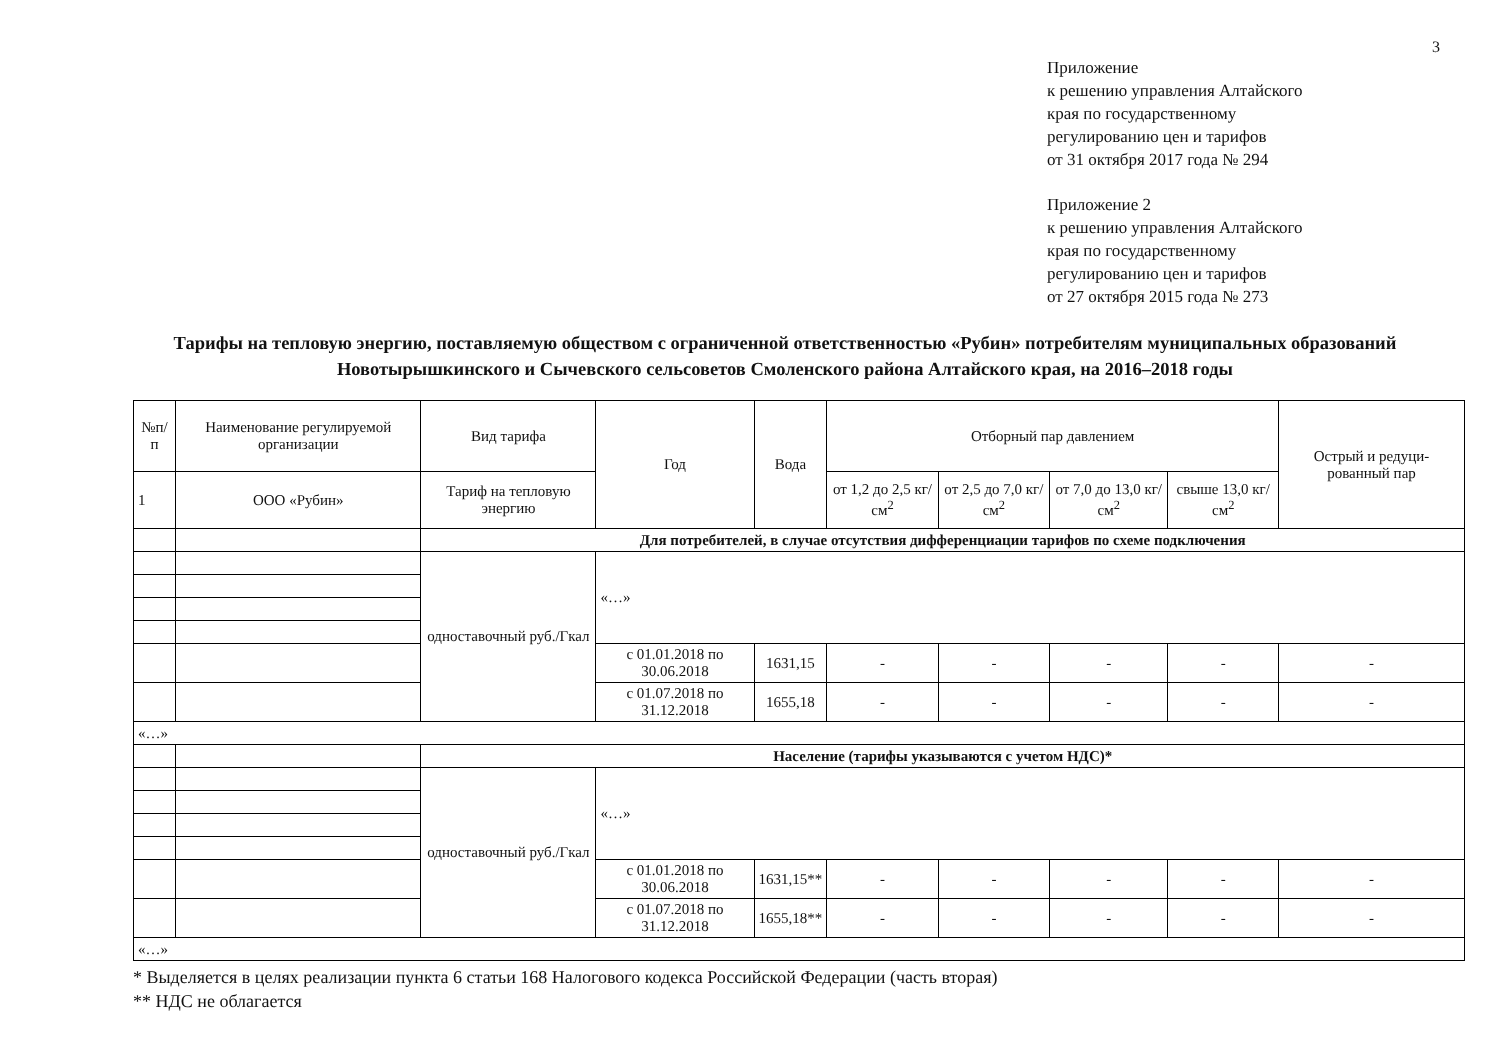3
Приложение
к решению управления Алтайского
края по государственному
регулированию цен и тарифов
от 31 октября 2017 года № 294
Приложение 2
к решению управления Алтайского
края по государственному
регулированию цен и тарифов
от 27 октября 2015 года № 273
Тарифы на тепловую энергию, поставляемую обществом с ограниченной ответственностью «Рубин» потребителям муниципальных образований Новотырышкинского и Сычевского сельсоветов Смоленского района Алтайского края, на 2016–2018 годы
| №п/п | Наименование регулируемой организации | Вид тарифа | Год | Вода | Отборный пар давлением | | | | Острый и редуци-рованный пар |
| --- | --- | --- | --- | --- | --- | --- | --- | --- | --- |
| 1 | ООО «Рубин» | Тариф на тепловую энергию | | | от 1,2 до 2,5 кг/см<sup>2</sup> | от 2,5 до 7,0 кг/см<sup>2</sup> | от 7,0 до 13,0 кг/см<sup>2</sup> | свыше 13,0 кг/см<sup>2</sup> | |
| | | Для потребителей, в случае отсутствия дифференциации тарифов по схеме подключения | | | | | | | |
| | | одноставочный руб./Гкал | «…» | | | | | | |
| | | | с 01.01.2018 по 30.06.2018 | 1631,15 | - | - | - | - | - |
| | | | с 01.07.2018 по 31.12.2018 | 1655,18 | - | - | - | - | - |
| «…» | | | | | | | | | |
| | | Население (тарифы указываются с учетом НДС)* | | | | | | | |
| | | одноставочный руб./Гкал | «…» | | | | | | |
| | | | с 01.01.2018 по 30.06.2018 | 1631,15** | - | - | - | - | - |
| | | | с 01.07.2018 по 31.12.2018 | 1655,18** | - | - | - | - | - |
| «…» | | | | | | | | | |
* Выделяется в целях реализации пункта 6 статьи 168 Налогового кодекса Российской Федерации (часть вторая)
** НДС не облагается